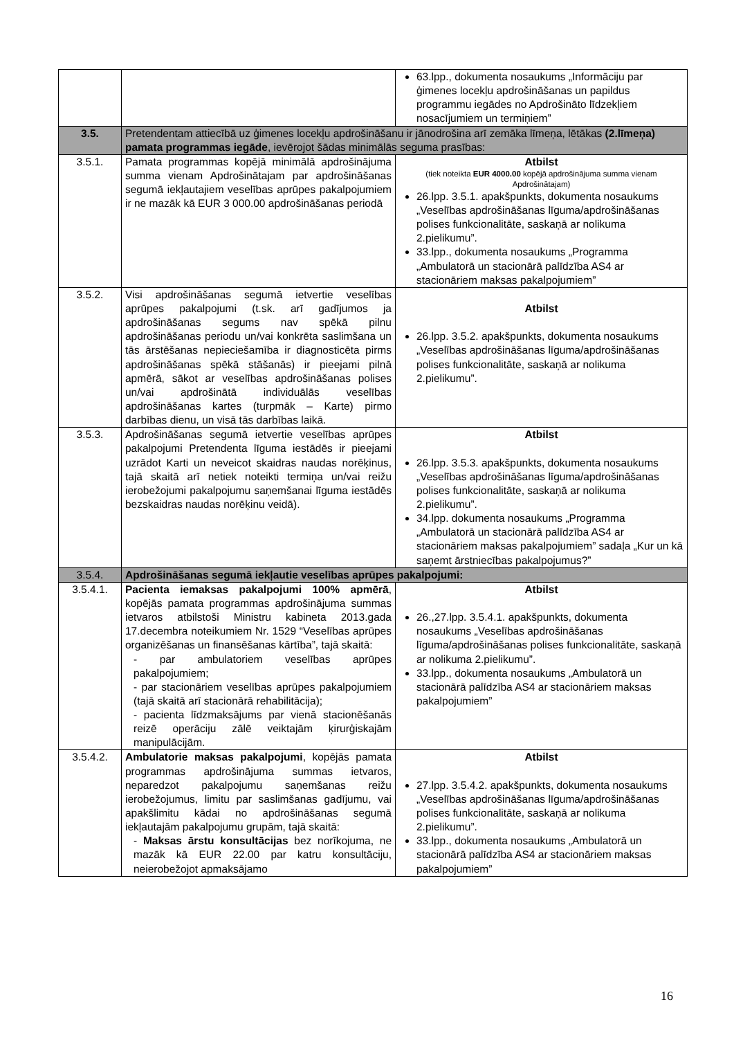| | | 63.lpp., dokumenta nosaukums „Informāciju par ģimenes locekļu apdrošināšanas un papildus programmu iegādes no Apdrošināto līdzekļiem nosacījumiem un termiņiem” |
| 3.5. | Pretendentam attiecībā uz ģimenes locekļu apdrošināšanu ir jānodrošina arī zemāka līmeņa, lētākas (2.līmeņa) pamata programmas iegāde , ievērojot šādas minimālās seguma prasības: | |
| 3.5.1. | Pamata programmas kopējā minimālā apdrošinājuma summa vienam Apdrošinātajam par apdrošināšanas segumā iekļautajiem veselības aprūpes pakalpojumiem ir ne mazāk kā EUR 3 000.00 apdrošināšanas periodā | Atbilst (tiek noteikta EUR 4000.00 kopējā apdrošinājuma summa vienam Apdrošinātajam) 26.lpp. 3.5.1. apakšpunkts, dokumenta nosaukums „Veselības apdrošināšanas līguma/apdrošināšanas polises funkcionalitāte, saskaņā ar nolikuma 2.pielikumu”. 33.lpp., dokumenta nosaukums „Programma „Ambulatorā un stacionārā palīdzība AS4 ar stacionāriem maksas pakalpojumiem” |
| 3.5.2. | Visi apdrošināšanas segumā ietvertie veselības aprūpes pakalpojumi (t.sk. arī gadījumos ja apdrošināšanas segums nav spēkā pilnu apdrošināšanas periodu un/vai konkrēta saslimšana un tās ārstēšanas nepieciešamība ir diagnosticēta pirms apdrošināšanas spēkā stāšanās) ir pieejami pilnā apmērā, sākot ar veselības apdrošināšanas polises un/vai apdrošinātā individuālās veselības apdrošināšanas kartes (turpmāk – Karte) pirmo darbības dienu, un visā tās darbības laikā. | Atbilst 26.lpp. 3.5.2. apakšpunkts, dokumenta nosaukums „Veselības apdrošināšanas līguma/apdrošināšanas polises funkcionalitāte, saskaņā ar nolikuma 2.pielikumu”. |
| 3.5.3. | Apdrošināšanas segumā ietvertie veselības aprūpes pakalpojumi Pretendenta līguma iestādēs ir pieejami uzrādot Karti un neveicot skaidras naudas norēķinus, tajā skaitā arī netiek noteikti termiņa un/vai reižu ierobežojumi pakalpojumu saņemšanai līguma iestādēs bezskaidras naudas norēķinu veidā). | Atbilst 26.lpp. 3.5.3. apakšpunkts, dokumenta nosaukums „Veselības apdrošināšanas līguma/apdrošināšanas polises funkcionalitāte, saskaņā ar nolikuma 2.pielikumu”. 34.lpp. dokumenta nosaukums „Programma „Ambulatorā un stacionārā palīdzība AS4 ar stacionāriem maksas pakalpojumiem” sadaļa „Kur un kā saņemt ārstniecības pakalpojumus?” |
| 3.5.4. | Apdrošināšanas segumā iekļautie veselības aprūpes pakalpojumi: | |
| 3.5.4.1. | Pacienta iemaksas pakalpojumi 100% apmērā , kopējās pamata programmas apdrošinājuma summas ietvaros atbilstoši Ministru kabineta 2013.gada 17.decembra noteikumiem Nr. 1529 “Veselības aprūpes organizēšanas un finansēšanas kārtība”, tajā skaitā: - par ambulatoriem veselības aprūpes pakalpojumiem; - par stacionāriem veselības aprūpes pakalpojumiem (tajā skaitā arī stacionārā rehabilitācija); - pacienta līdzmaksājums par vienā stacionēšanās reizē operāciju zālē veiktajām ķirurģiskajām manipulācijām. | Atbilst 26.,27.lpp. 3.5.4.1. apakšpunkts, dokumenta nosaukums „Veselības apdrošināšanas līguma/apdrošināšanas polises funkcionalitāte, saskaņā ar nolikuma 2.pielikumu”. 33.lpp., dokumenta nosaukums „Ambulatorā un stacionārā palīdzība AS4 ar stacionāriem maksas pakalpojumiem” |
| 3.5.4.2. | Ambulatorie maksas pakalpojumi , kopējās pamata programmas apdrošinājuma summas ietvaros, neparedzot pakalpojumu saņemšanas reižu ierobežojumus, limitu par saslimšanas gadījumu, vai apakšlimitu kādai no apdrošināšanas segumā iekļautajām pakalpojumu grupām, tajā skaitā: - Maksas ārstu konsultācijas bez norīkojuma, ne mazāk kā EUR 22.00 par katru konsultāciju, neierobežojot apmaksājamo | Atbilst 27.lpp. 3.5.4.2. apakšpunkts, dokumenta nosaukums „Veselības apdrošināšanas līguma/apdrošināšanas polises funkcionalitāte, saskaņā ar nolikuma 2.pielikumu”. 33.lpp., dokumenta nosaukums „Ambulatorā un stacionārā palīdzība AS4 ar stacionāriem maksas pakalpojumiem” |
16